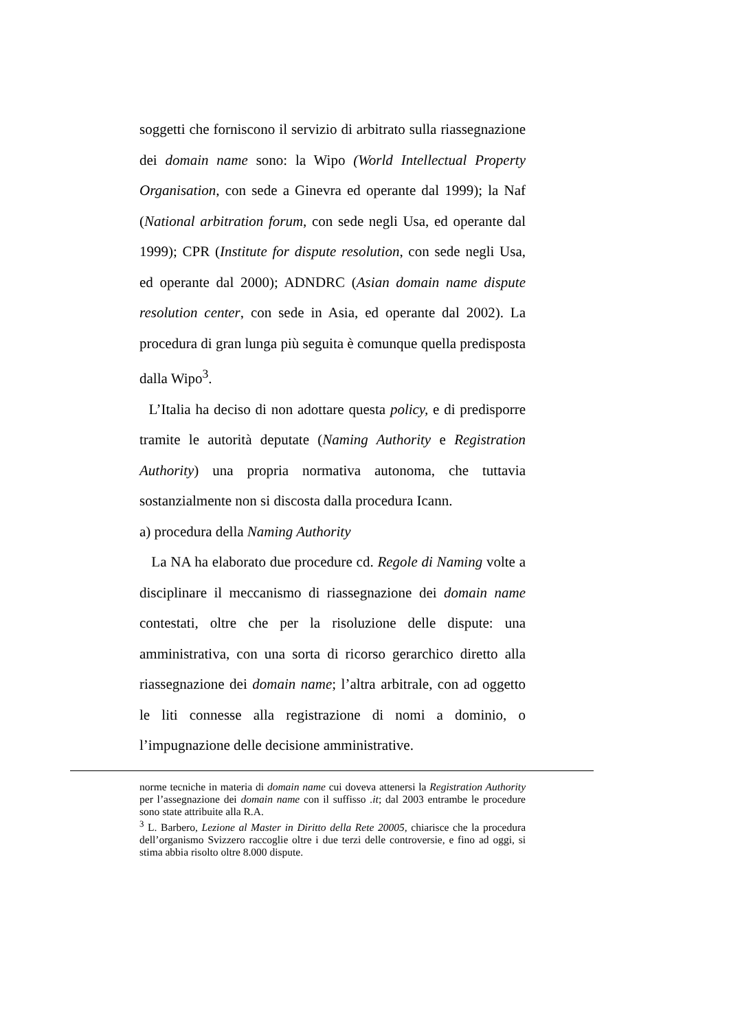soggetti che forniscono il servizio di arbitrato sulla riassegnazione dei domain name sono: la Wipo (World Intellectual Property Organisation, con sede a Ginevra ed operante dal 1999); la Naf (National arbitration forum, con sede negli Usa, ed operante dal 1999); CPR (Institute for dispute resolution, con sede negli Usa, ed operante dal 2000); ADNDRC (Asian domain name dispute resolution center, con sede in Asia, ed operante dal 2002). La procedura di gran lunga più seguita è comunque quella predisposta dalla Wipo<sup>3</sup>.
L’Italia ha deciso di non adottare questa policy, e di predisporre tramite le autorità deputate (Naming Authority e Registration Authority) una propria normativa autonoma, che tuttavia sostanzialmente non si discosta dalla procedura Icann.
a) procedura della Naming Authority
La NA ha elaborato due procedure cd. Regole di Naming volte a disciplinare il meccanismo di riassegnazione dei domain name contestati, oltre che per la risoluzione delle dispute: una amministrativa, con una sorta di ricorso gerarchico diretto alla riassegnazione dei domain name; l’altra arbitrale, con ad oggetto le liti connesse alla registrazione di nomi a dominio, o l’impugnazione delle decisione amministrative.
norme tecniche in materia di domain name cui doveva attenersi la Registration Authority per l’assegnazione dei domain name con il suffisso .it; dal 2003 entrambe le procedure sono state attribuite alla R.A.
<sup>3</sup> L. Barbero, Lezione al Master in Diritto della Rete 20005, chiarisce che la procedura dell’organismo Svizzero raccoglie oltre i due terzi delle controversie, e fino ad oggi, si stima abbia risolto oltre 8.000 dispute.